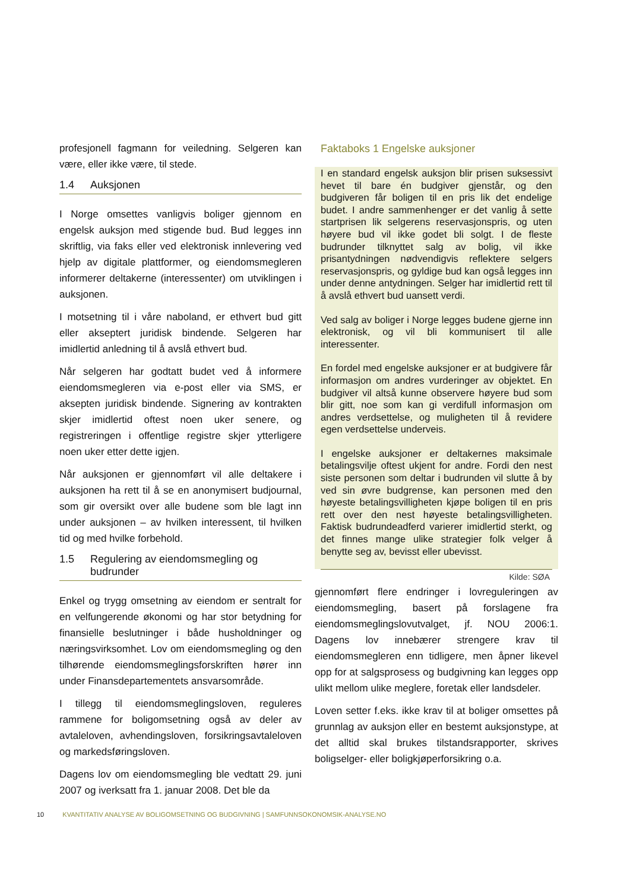profesjonell fagmann for veiledning. Selgeren kan være, eller ikke være, til stede.
1.4 Auksjonen
I Norge omsettes vanligvis boliger gjennom en engelsk auksjon med stigende bud. Bud legges inn skriftlig, via faks eller ved elektronisk innlevering ved hjelp av digitale plattformer, og eiendomsmegleren informerer deltakerne (interessenter) om utviklingen i auksjonen.
I motsetning til i våre naboland, er ethvert bud gitt eller akseptert juridisk bindende. Selgeren har imidlertid anledning til å avslå ethvert bud.
Når selgeren har godtatt budet ved å informere eiendomsmegleren via e-post eller via SMS, er aksepten juridisk bindende. Signering av kontrakten skjer imidlertid oftest noen uker senere, og registreringen i offentlige registre skjer ytterligere noen uker etter dette igjen.
Når auksjonen er gjennomført vil alle deltakere i auksjonen ha rett til å se en anonymisert budjournal, som gir oversikt over alle budene som ble lagt inn under auksjonen – av hvilken interessent, til hvilken tid og med hvilke forbehold.
1.5 Regulering av eiendomsmegling og budrunder
Enkel og trygg omsetning av eiendom er sentralt for en velfungerende økonomi og har stor betydning for finansielle beslutninger i både husholdninger og næringsvirksomhet. Lov om eiendomsmegling og den tilhørende eiendomsmeglingsforskriften hører inn under Finansdepartementets ansvarsområde.
I tillegg til eiendomsmeglingsloven, reguleres rammene for boligomsetning også av deler av avtaleloven, avhendingsloven, forsikringsavtaleloven og markedsføringsloven.
Dagens lov om eiendomsmegling ble vedtatt 29. juni 2007 og iverksatt fra 1. januar 2008. Det ble da
Faktaboks 1 Engelske auksjoner
I en standard engelsk auksjon blir prisen suksessivt hevet til bare én budgiver gjenstår, og den budgiveren får boligen til en pris lik det endelige budet. I andre sammenhenger er det vanlig å sette startprisen lik selgerens reservasjonspris, og uten høyere bud vil ikke godet bli solgt. I de fleste budrunder tilknyttet salg av bolig, vil ikke prisantydningen nødvendigvis reflektere selgers reservasjonspris, og gyldige bud kan også legges inn under denne antydningen. Selger har imidlertid rett til å avslå ethvert bud uansett verdi.
Ved salg av boliger i Norge legges budene gjerne inn elektronisk, og vil bli kommunisert til alle interessenter.
En fordel med engelske auksjoner er at budgivere får informasjon om andres vurderinger av objektet. En budgiver vil altså kunne observere høyere bud som blir gitt, noe som kan gi verdifull informasjon om andres verdsettelse, og muligheten til å revidere egen verdsettelse underveis.
I engelske auksjoner er deltakernes maksimale betalingsvilje oftest ukjent for andre. Fordi den nest siste personen som deltar i budrunden vil slutte å by ved sin øvre budgrense, kan personen med den høyeste betalingsvilligheten kjøpe boligen til en pris rett over den nest høyeste betalingsvilligheten. Faktisk budrundeadferd varierer imidlertid sterkt, og det finnes mange ulike strategier folk velger å benytte seg av, bevisst eller ubevisst.
Kilde: SØA
gjennomført flere endringer i lovreguleringen av eiendomsmegling, basert på forslagene fra eiendomsmeglingslovutvalget, jf. NOU 2006:1. Dagens lov innebærer strengere krav til eiendomsmegleren enn tidligere, men åpner likevel opp for at salgsprosess og budgivning kan legges opp ulikt mellom ulike meglere, foretak eller landsdeler.
Loven setter f.eks. ikke krav til at boliger omsettes på grunnlag av auksjon eller en bestemt auksjonstype, at det alltid skal brukes tilstandsrapporter, skrives boligselger- eller boligkjøperforsikring o.a.
10 KVANTITATIV ANALYSE AV BOLIGOMSETNING OG BUDGIVNING | SAMFUNNSOKONOMSIK-ANALYSE.NO